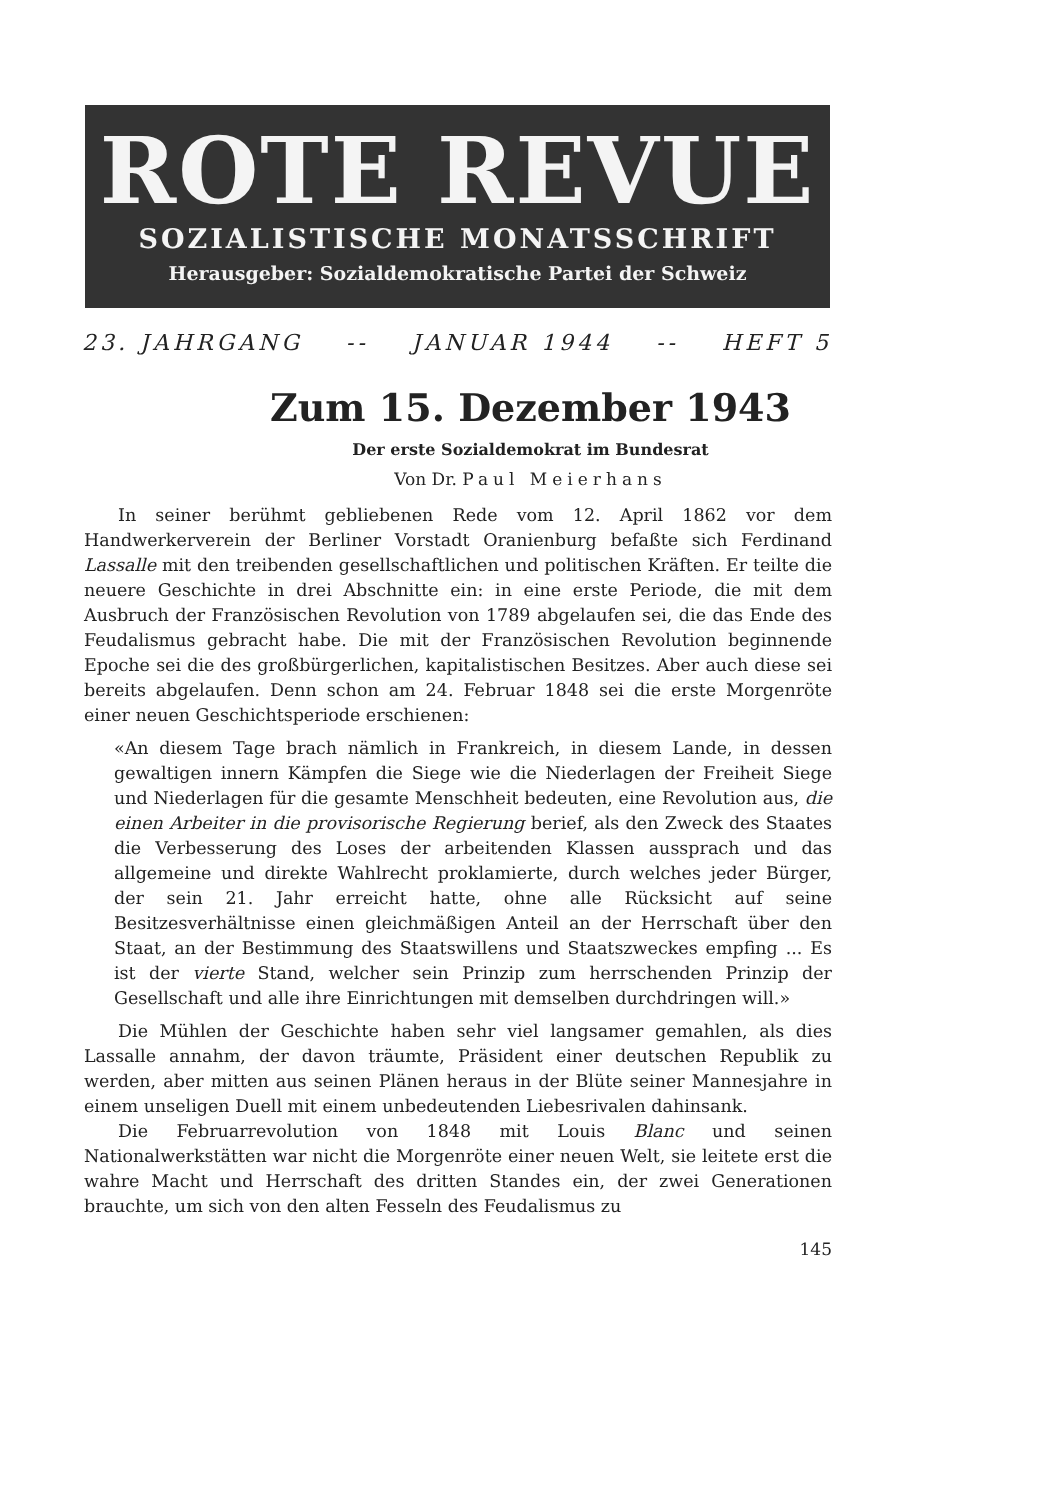ROTE REVUE
SOZIALISTISCHE MONATSSCHRIFT
Herausgeber: Sozialdemokratische Partei der Schweiz
23. JAHRGANG -- JANUAR 1944 -- HEFT 5
Zum 15. Dezember 1943
Der erste Sozialdemokrat im Bundesrat
Von Dr. Paul Meierhans
In seiner berühmt gebliebenen Rede vom 12. April 1862 vor dem Handwerkerverein der Berliner Vorstadt Oranienburg befaßte sich Ferdinand Lassalle mit den treibenden gesellschaftlichen und politischen Kräften. Er teilte die neuere Geschichte in drei Abschnitte ein: in eine erste Periode, die mit dem Ausbruch der Französischen Revolution von 1789 abgelaufen sei, die das Ende des Feudalismus gebracht habe. Die mit der Französischen Revolution beginnende Epoche sei die des großbürgerlichen, kapitalistischen Besitzes. Aber auch diese sei bereits abgelaufen. Denn schon am 24. Februar 1848 sei die erste Morgenröte einer neuen Geschichtsperiode erschienen:
«An diesem Tage brach nämlich in Frankreich, in diesem Lande, in dessen gewaltigen innern Kämpfen die Siege wie die Niederlagen der Freiheit Siege und Niederlagen für die gesamte Menschheit bedeuten, eine Revolution aus, die einen Arbeiter in die provisorische Regierung berief, als den Zweck des Staates die Verbesserung des Loses der arbeitenden Klassen aussprach und das allgemeine und direkte Wahlrecht proklamierte, durch welches jeder Bürger, der sein 21. Jahr erreicht hatte, ohne alle Rücksicht auf seine Besitzesverhältnisse einen gleichmäßigen Anteil an der Herrschaft über den Staat, an der Bestimmung des Staatswillens und Staatszweckes empfing ... Es ist der vierte Stand, welcher sein Prinzip zum herrschenden Prinzip der Gesellschaft und alle ihre Einrichtungen mit demselben durchdringen will.»
Die Mühlen der Geschichte haben sehr viel langsamer gemahlen, als dies Lassalle annahm, der davon träumte, Präsident einer deutschen Republik zu werden, aber mitten aus seinen Plänen heraus in der Blüte seiner Mannesjahre in einem unseligen Duell mit einem unbedeutenden Liebesrivalen dahinsank.
Die Februarrevolution von 1848 mit Louis Blanc und seinen Nationalwerkstätten war nicht die Morgenröte einer neuen Welt, sie leitete erst die wahre Macht und Herrschaft des dritten Standes ein, der zwei Generationen brauchte, um sich von den alten Fesseln des Feudalismus zu
145